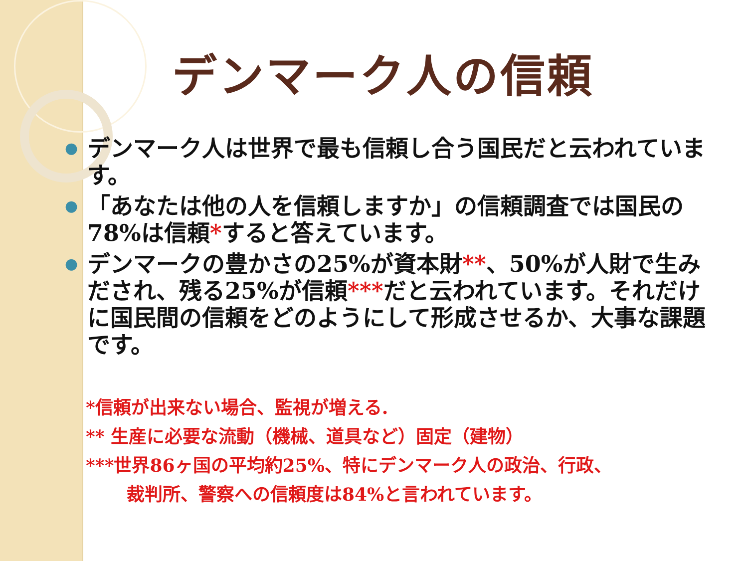デンマーク人の信頼
● デンマーク人は世界で最も信頼し合う国民だと云われています。
● 「あなたは他の人を信頼しますか」の信頼調査では国民の78%は信頼*すると答えています。
● デンマークの豊かさの25%が資本財**、50%が人財で生みだされ、残る25%が信頼***だと云われています。それだけに国民間の信頼をどのようにして形成させるか、大事な課題です。
*信頼が出来ない場合、監視が増える.
** 生産に必要な流動（機械、道具など）固定（建物）
***世界86ヶ国の平均約25%、特にデンマーク人の政治、行政、
裁判所、警察への信頼度は84%と言われています。